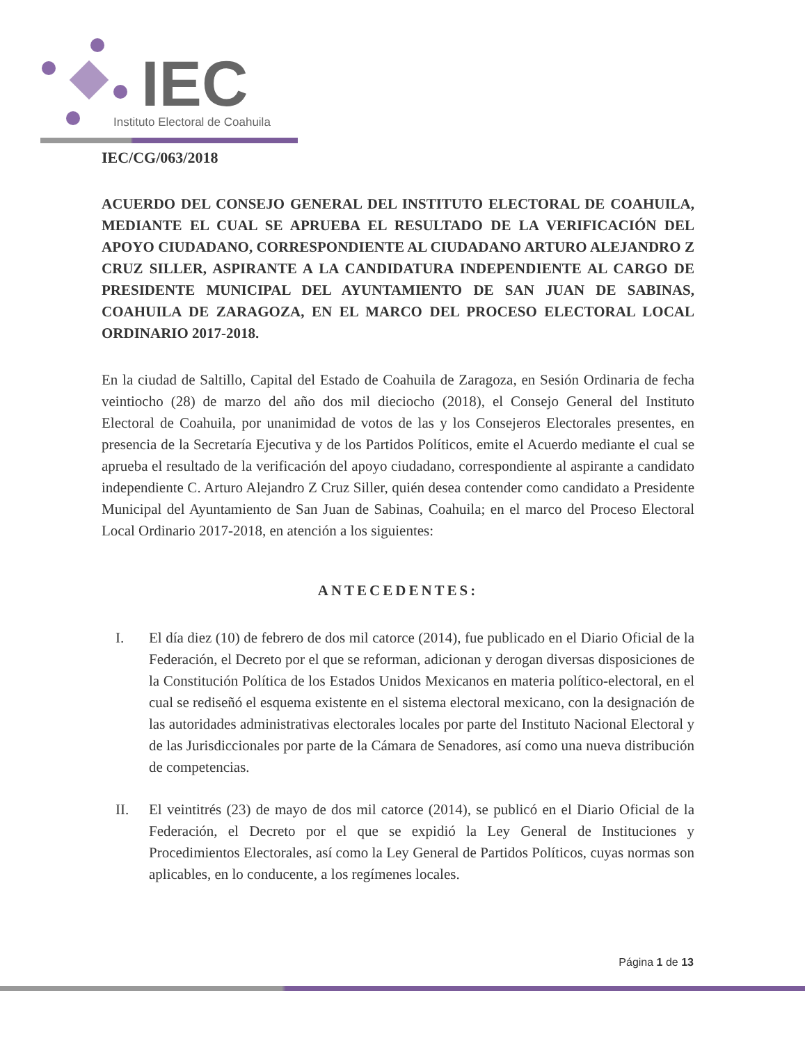IEC
Instituto Electoral de Coahuila
IEC/CG/063/2018
ACUERDO DEL CONSEJO GENERAL DEL INSTITUTO ELECTORAL DE COAHUILA, MEDIANTE EL CUAL SE APRUEBA EL RESULTADO DE LA VERIFICACIÓN DEL APOYO CIUDADANO, CORRESPONDIENTE AL CIUDADANO ARTURO ALEJANDRO Z CRUZ SILLER, ASPIRANTE A LA CANDIDATURA INDEPENDIENTE AL CARGO DE PRESIDENTE MUNICIPAL DEL AYUNTAMIENTO DE SAN JUAN DE SABINAS, COAHUILA DE ZARAGOZA, EN EL MARCO DEL PROCESO ELECTORAL LOCAL ORDINARIO 2017-2018.
En la ciudad de Saltillo, Capital del Estado de Coahuila de Zaragoza, en Sesión Ordinaria de fecha veintiocho (28) de marzo del año dos mil dieciocho (2018), el Consejo General del Instituto Electoral de Coahuila, por unanimidad de votos de las y los Consejeros Electorales presentes, en presencia de la Secretaría Ejecutiva y de los Partidos Políticos, emite el Acuerdo mediante el cual se aprueba el resultado de la verificación del apoyo ciudadano, correspondiente al aspirante a candidato independiente C. Arturo Alejandro Z Cruz Siller, quién desea contender como candidato a Presidente Municipal del Ayuntamiento de San Juan de Sabinas, Coahuila; en el marco del Proceso Electoral Local Ordinario 2017-2018, en atención a los siguientes:
ANTECEDENTES:
I. El día diez (10) de febrero de dos mil catorce (2014), fue publicado en el Diario Oficial de la Federación, el Decreto por el que se reforman, adicionan y derogan diversas disposiciones de la Constitución Política de los Estados Unidos Mexicanos en materia político-electoral, en el cual se rediseñó el esquema existente en el sistema electoral mexicano, con la designación de las autoridades administrativas electorales locales por parte del Instituto Nacional Electoral y de las Jurisdiccionales por parte de la Cámara de Senadores, así como una nueva distribución de competencias.
II. El veintitrés (23) de mayo de dos mil catorce (2014), se publicó en el Diario Oficial de la Federación, el Decreto por el que se expidió la Ley General de Instituciones y Procedimientos Electorales, así como la Ley General de Partidos Políticos, cuyas normas son aplicables, en lo conducente, a los regímenes locales.
Página 1 de 13